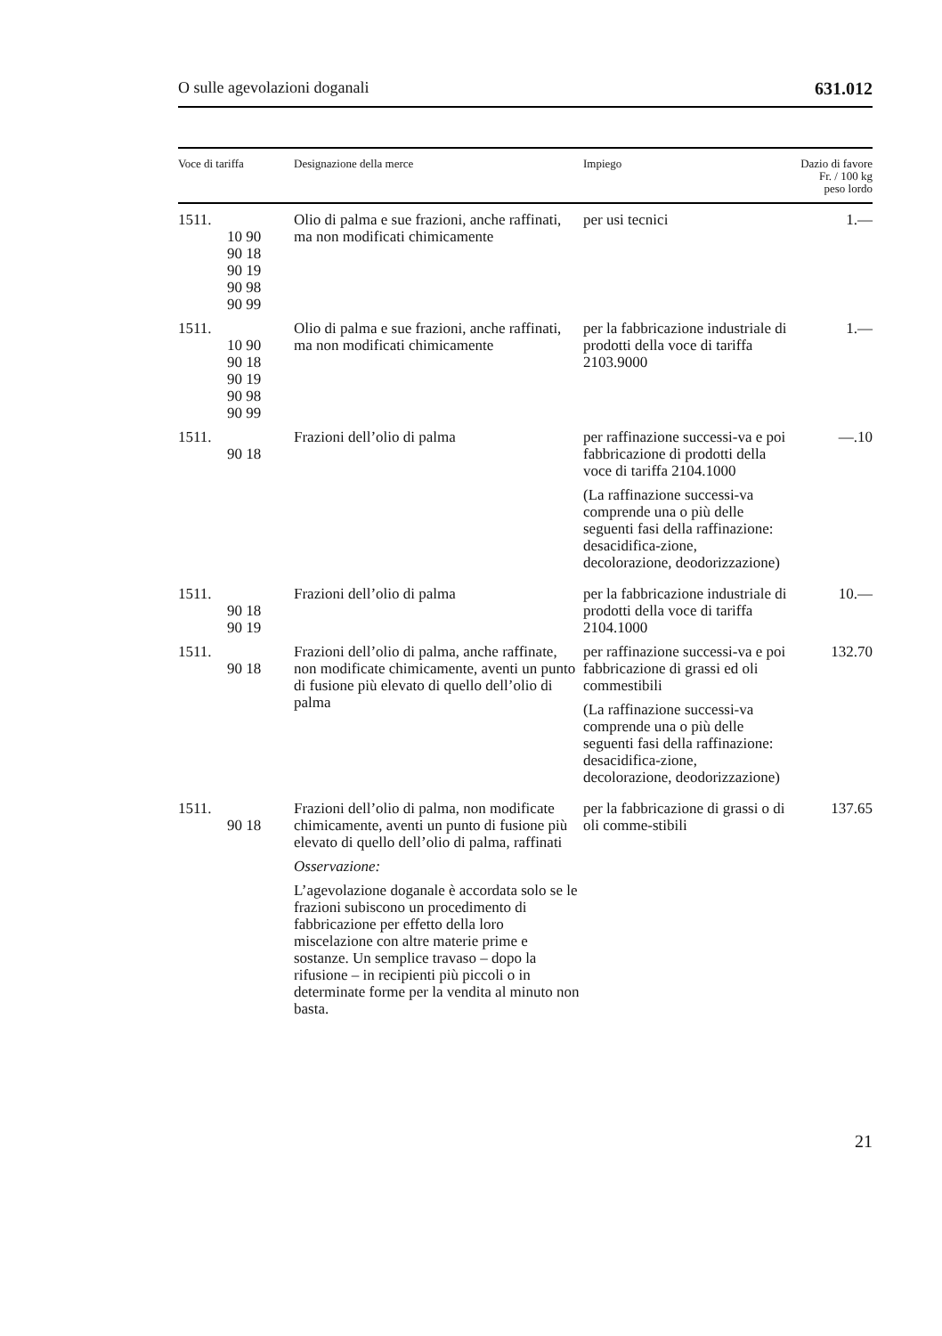O sulle agevolazioni doganali 631.012
| Voce di tariffa | Designazione della merce | Impiego | Dazio di favore Fr. / 100 kg peso lordo |
| --- | --- | --- | --- |
| 1511. 10 90 90 18 90 19 90 98 90 99 | Olio di palma e sue frazioni, anche raffinati, ma non modificati chimicamente | per usi tecnici | 1.— |
| 1511. 10 90 90 18 90 19 90 98 90 99 | Olio di palma e sue frazioni, anche raffinati, ma non modificati chimicamente | per la fabbricazione industriale di prodotti della voce di tariffa 2103.9000 | 1.— |
| 1511. 90 18 | Frazioni dell’olio di palma | per raffinazione successi-va e poi fabbricazione di prodotti della voce di tariffa 2104.1000 (La raffinazione successi-va comprende una o più delle seguenti fasi della raffinazione: desacidifica-zione, decolorazione, deodorizzazione) | —.10 |
| 1511. 90 18 90 19 | Frazioni dell’olio di palma | per la fabbricazione industriale di prodotti della voce di tariffa 2104.1000 | 10.— |
| 1511. 90 18 | Frazioni dell’olio di palma, anche raffinate, non modificate chimicamente, aventi un punto di fusione più elevato di quello dell’olio di palma | per raffinazione successi-va e poi fabbricazione di grassi ed oli commestibili (La raffinazione successi-va comprende una o più delle seguenti fasi della raffinazione: desacidifica-zione, decolorazione, deodorizzazione) | 132.70 |
| 1511. 90 18 | Frazioni dell’olio di palma, non modificate chimicamente, aventi un punto di fusione più elevato di quello dell’olio di palma, raffinati Osservazione: L’agevolazione doganale è accordata solo se le frazioni subiscono un procedimento di fabbricazione per effetto della loro miscelazione con altre materie prime e sostanze. Un semplice travaso – dopo la rifusione – in recipienti più piccoli o in determinate forme per la vendita al minuto non basta. | per la fabbricazione di grassi o di oli comme-stibili | 137.65 |
21